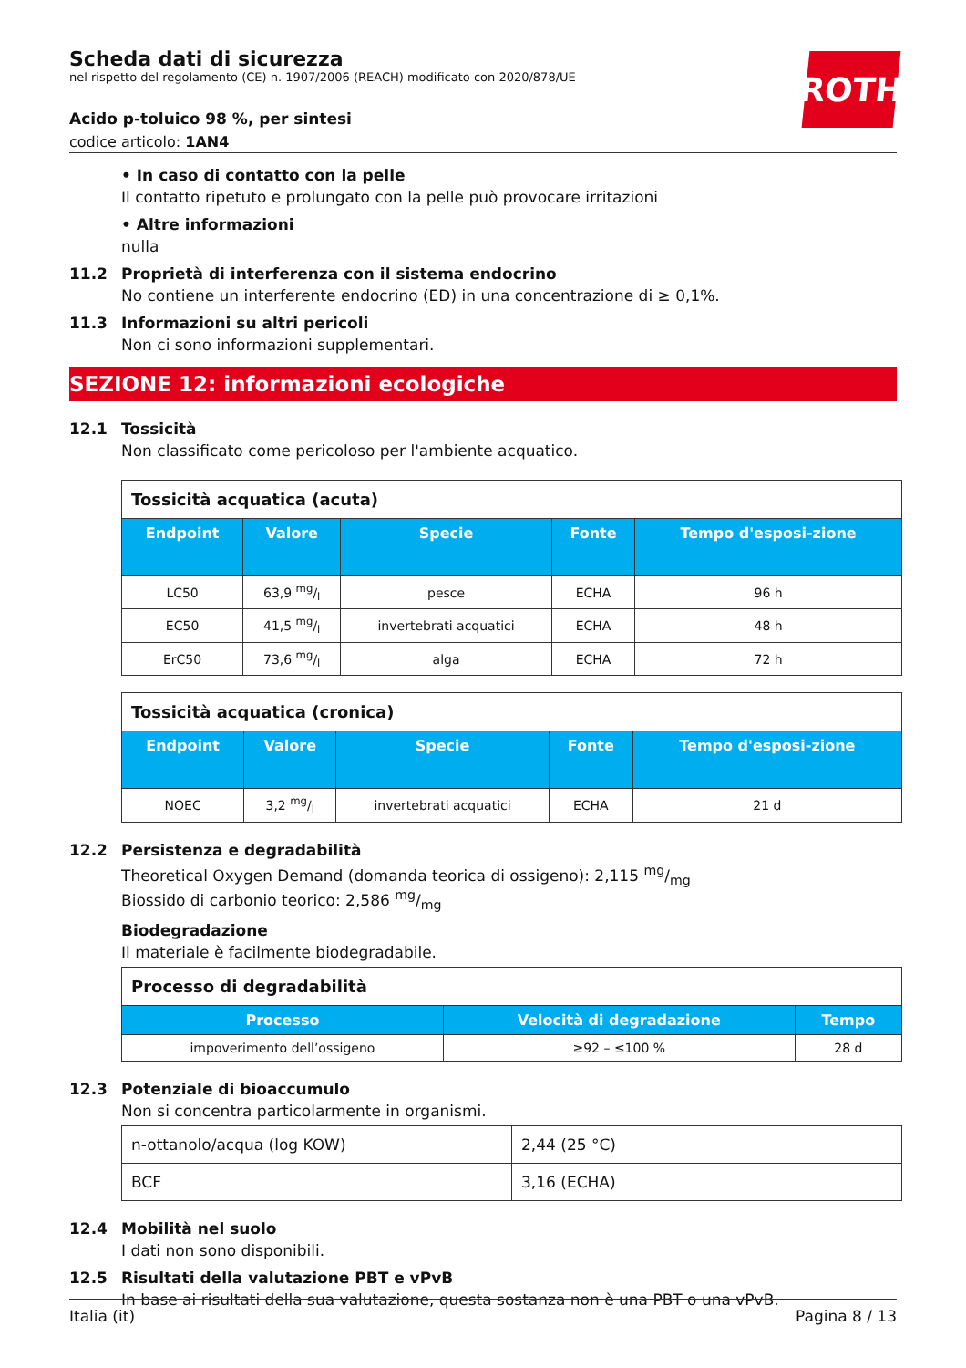Scheda dati di sicurezza
nel rispetto del regolamento (CE) n. 1907/2006 (REACH) modificato con 2020/878/UE
Acido p-toluico 98 %, per sintesi
codice articolo: 1AN4
ROTH
• In caso di contatto con la pelle
Il contatto ripetuto e prolungato con la pelle può provocare irritazioni
• Altre informazioni
nulla
11.2 Proprietà di interferenza con il sistema endocrino
No contiene un interferente endocrino (ED) in una concentrazione di ≥ 0,1%.
11.3 Informazioni su altri pericoli
Non ci sono informazioni supplementari.
SEZIONE 12: informazioni ecologiche
12.1 Tossicità
Non classificato come pericoloso per l'ambiente acquatico.
| Tossicità acquatica (acuta) | | | | |
| Endpoint | Valore | Specie | Fonte | Tempo d'esposi-zione |
| LC50 | 63,9 mg/l | pesce | ECHA | 96 h |
| EC50 | 41,5 mg/l | invertebrati acquatici | ECHA | 48 h |
| ErC50 | 73,6 mg/l | alga | ECHA | 72 h |
| Tossicità acquatica (cronica) | | | | |
| Endpoint | Valore | Specie | Fonte | Tempo d'esposi-zione |
| NOEC | 3,2 mg/l | invertebrati acquatici | ECHA | 21 d |
12.2 Persistenza e degradabilità
Theoretical Oxygen Demand (domanda teorica di ossigeno): 2,115 mg/mg
Biossido di carbonio teorico: 2,586 mg/mg
Biodegradazione
Il materiale è facilmente biodegradabile.
| Processo di degradabilità | | |
| Processo | Velocità di degradazione | Tempo |
| impoverimento dell’ossigeno | ≥92 – ≤100 % | 28 d |
12.3 Potenziale di bioaccumulo
Non si concentra particolarmente in organismi.
| n-ottanolo/acqua (log KOW) | 2,44 (25 °C) |
| BCF | 3,16 (ECHA) |
12.4 Mobilità nel suolo
I dati non sono disponibili.
12.5 Risultati della valutazione PBT e vPvB
In base ai risultati della sua valutazione, questa sostanza non è una PBT o una vPvB.
Italia (it) Pagina 8 / 13